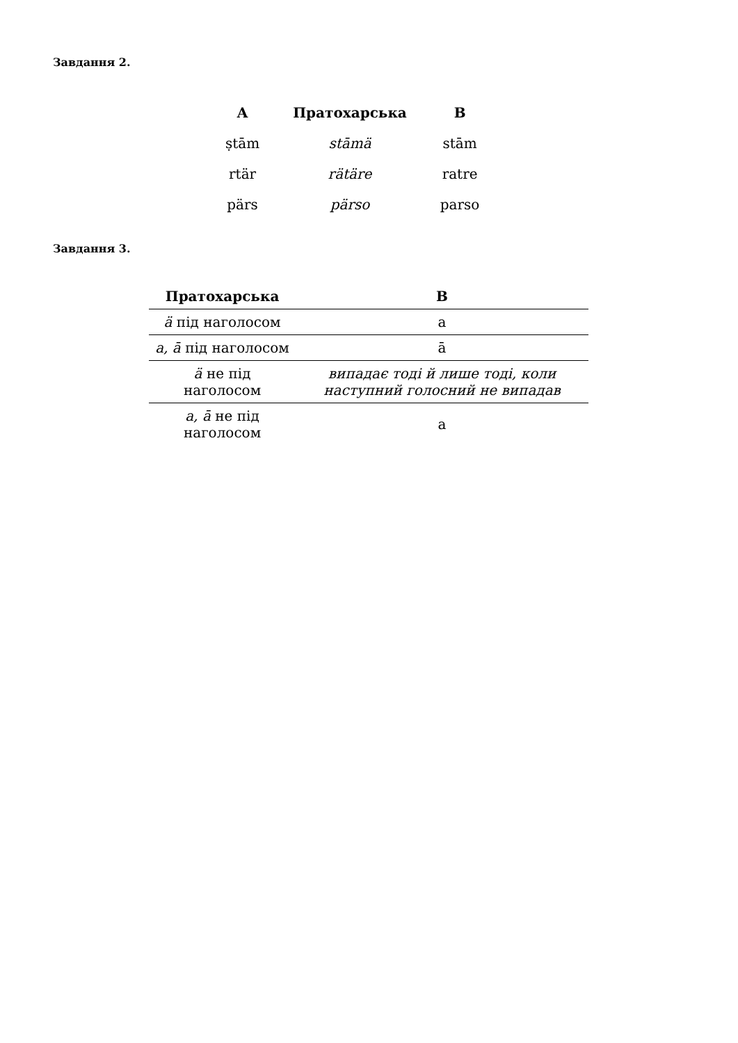Завдання 2.
| A | Пратохарська | B |
| --- | --- | --- |
| ṣtām | stāmä | stām |
| rtär | rätäre | ratre |
| pärs | pärso | parso |
Завдання 3.
| Пратохарська | B |
| --- | --- |
| ä під наголосом | a |
| a, ā під наголосом | ā |
| ä не під наголосом | випадає тоді й лише тоді, коли наступний голосний не випадав |
| a, ā не під наголосом | a |